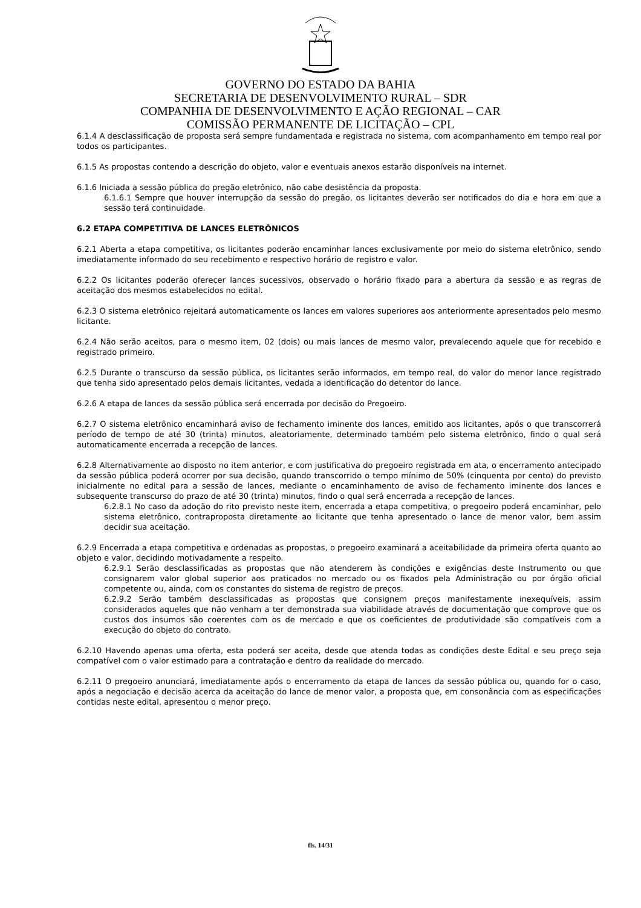GOVERNO DO ESTADO DA BAHIA
SECRETARIA DE DESENVOLVIMENTO RURAL – SDR
COMPANHIA DE DESENVOLVIMENTO E AÇÃO REGIONAL – CAR
COMISSÃO PERMANENTE DE LICITAÇÃO – CPL
6.1.4 A desclassificação de proposta será sempre fundamentada e registrada no sistema, com acompanhamento em tempo real por todos os participantes.
6.1.5 As propostas contendo a descrição do objeto, valor e eventuais anexos estarão disponíveis na internet.
6.1.6 Iniciada a sessão pública do pregão eletrônico, não cabe desistência da proposta.
6.1.6.1 Sempre que houver interrupção da sessão do pregão, os licitantes deverão ser notificados do dia e hora em que a sessão terá continuidade.
6.2 ETAPA COMPETITIVA DE LANCES ELETRÔNICOS
6.2.1 Aberta a etapa competitiva, os licitantes poderão encaminhar lances exclusivamente por meio do sistema eletrônico, sendo imediatamente informado do seu recebimento e respectivo horário de registro e valor.
6.2.2 Os licitantes poderão oferecer lances sucessivos, observado o horário fixado para a abertura da sessão e as regras de aceitação dos mesmos estabelecidos no edital.
6.2.3 O sistema eletrônico rejeitará automaticamente os lances em valores superiores aos anteriormente apresentados pelo mesmo licitante.
6.2.4 Não serão aceitos, para o mesmo item, 02 (dois) ou mais lances de mesmo valor, prevalecendo aquele que for recebido e registrado primeiro.
6.2.5 Durante o transcurso da sessão pública, os licitantes serão informados, em tempo real, do valor do menor lance registrado que tenha sido apresentado pelos demais licitantes, vedada a identificação do detentor do lance.
6.2.6 A etapa de lances da sessão pública será encerrada por decisão do Pregoeiro.
6.2.7 O sistema eletrônico encaminhará aviso de fechamento iminente dos lances, emitido aos licitantes, após o que transcorrerá período de tempo de até 30 (trinta) minutos, aleatoriamente, determinado também pelo sistema eletrônico, findo o qual será automaticamente encerrada a recepção de lances.
6.2.8 Alternativamente ao disposto no item anterior, e com justificativa do pregoeiro registrada em ata, o encerramento antecipado da sessão pública poderá ocorrer por sua decisão, quando transcorrido o tempo mínimo de 50% (cinquenta por cento) do previsto inicialmente no edital para a sessão de lances, mediante o encaminhamento de aviso de fechamento iminente dos lances e subsequente transcurso do prazo de até 30 (trinta) minutos, findo o qual será encerrada a recepção de lances.
6.2.8.1 No caso da adoção do rito previsto neste item, encerrada a etapa competitiva, o pregoeiro poderá encaminhar, pelo sistema eletrônico, contraproposta diretamente ao licitante que tenha apresentado o lance de menor valor, bem assim decidir sua aceitação.
6.2.9 Encerrada a etapa competitiva e ordenadas as propostas, o pregoeiro examinará a aceitabilidade da primeira oferta quanto ao objeto e valor, decidindo motivadamente a respeito.
6.2.9.1 Serão desclassificadas as propostas que não atenderem às condições e exigências deste Instrumento ou que consignarem valor global superior aos praticados no mercado ou os fixados pela Administração ou por órgão oficial competente ou, ainda, com os constantes do sistema de registro de preços.
6.2.9.2 Serão também desclassificadas as propostas que consignem preços manifestamente inexequíveis, assim considerados aqueles que não venham a ter demonstrada sua viabilidade através de documentação que comprove que os custos dos insumos são coerentes com os de mercado e que os coeficientes de produtividade são compatíveis com a execução do objeto do contrato.
6.2.10 Havendo apenas uma oferta, esta poderá ser aceita, desde que atenda todas as condições deste Edital e seu preço seja compatível com o valor estimado para a contratação e dentro da realidade do mercado.
6.2.11 O pregoeiro anunciará, imediatamente após o encerramento da etapa de lances da sessão pública ou, quando for o caso, após a negociação e decisão acerca da aceitação do lance de menor valor, a proposta que, em consonância com as especificações contidas neste edital, apresentou o menor preço.
fls. 14/31